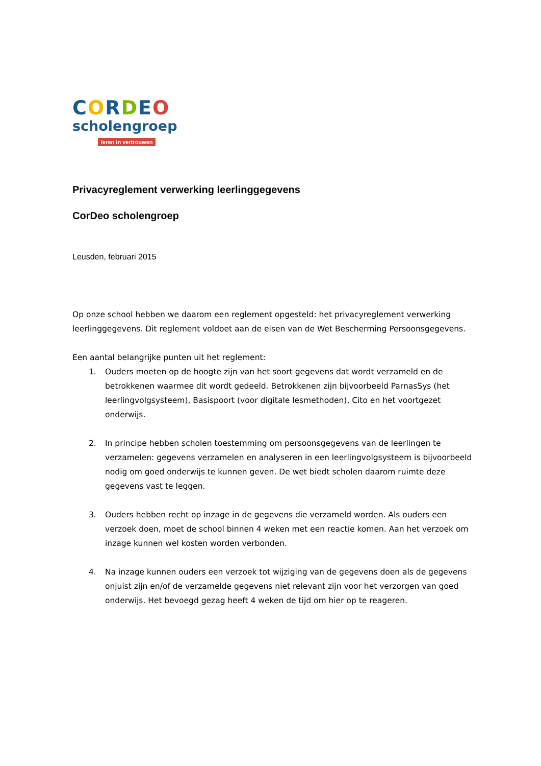CORDEO
scholengroep
leren in vertrouwen
Privacyreglement verwerking leerlinggegevens
CorDeo scholengroep
Leusden, februari 2015
Op onze school hebben we daarom een reglement opgesteld: het privacyreglement verwerking leerlinggegevens. Dit reglement voldoet aan de eisen van de Wet Bescherming Persoonsgegevens.
Een aantal belangrijke punten uit het reglement:
1. Ouders moeten op de hoogte zijn van het soort gegevens dat wordt verzameld en de betrokkenen waarmee dit wordt gedeeld. Betrokkenen zijn bijvoorbeeld ParnasSys (het leerlingvolgsysteem), Basispoort (voor digitale lesmethoden), Cito en het voortgezet onderwijs.
2. In principe hebben scholen toestemming om persoonsgegevens van de leerlingen te verzamelen: gegevens verzamelen en analyseren in een leerlingvolgsysteem is bijvoorbeeld nodig om goed onderwijs te kunnen geven. De wet biedt scholen daarom ruimte deze gegevens vast te leggen.
3. Ouders hebben recht op inzage in de gegevens die verzameld worden. Als ouders een verzoek doen, moet de school binnen 4 weken met een reactie komen. Aan het verzoek om inzage kunnen wel kosten worden verbonden.
4. Na inzage kunnen ouders een verzoek tot wijziging van de gegevens doen als de gegevens onjuist zijn en/of de verzamelde gegevens niet relevant zijn voor het verzorgen van goed onderwijs. Het bevoegd gezag heeft 4 weken de tijd om hier op te reageren.